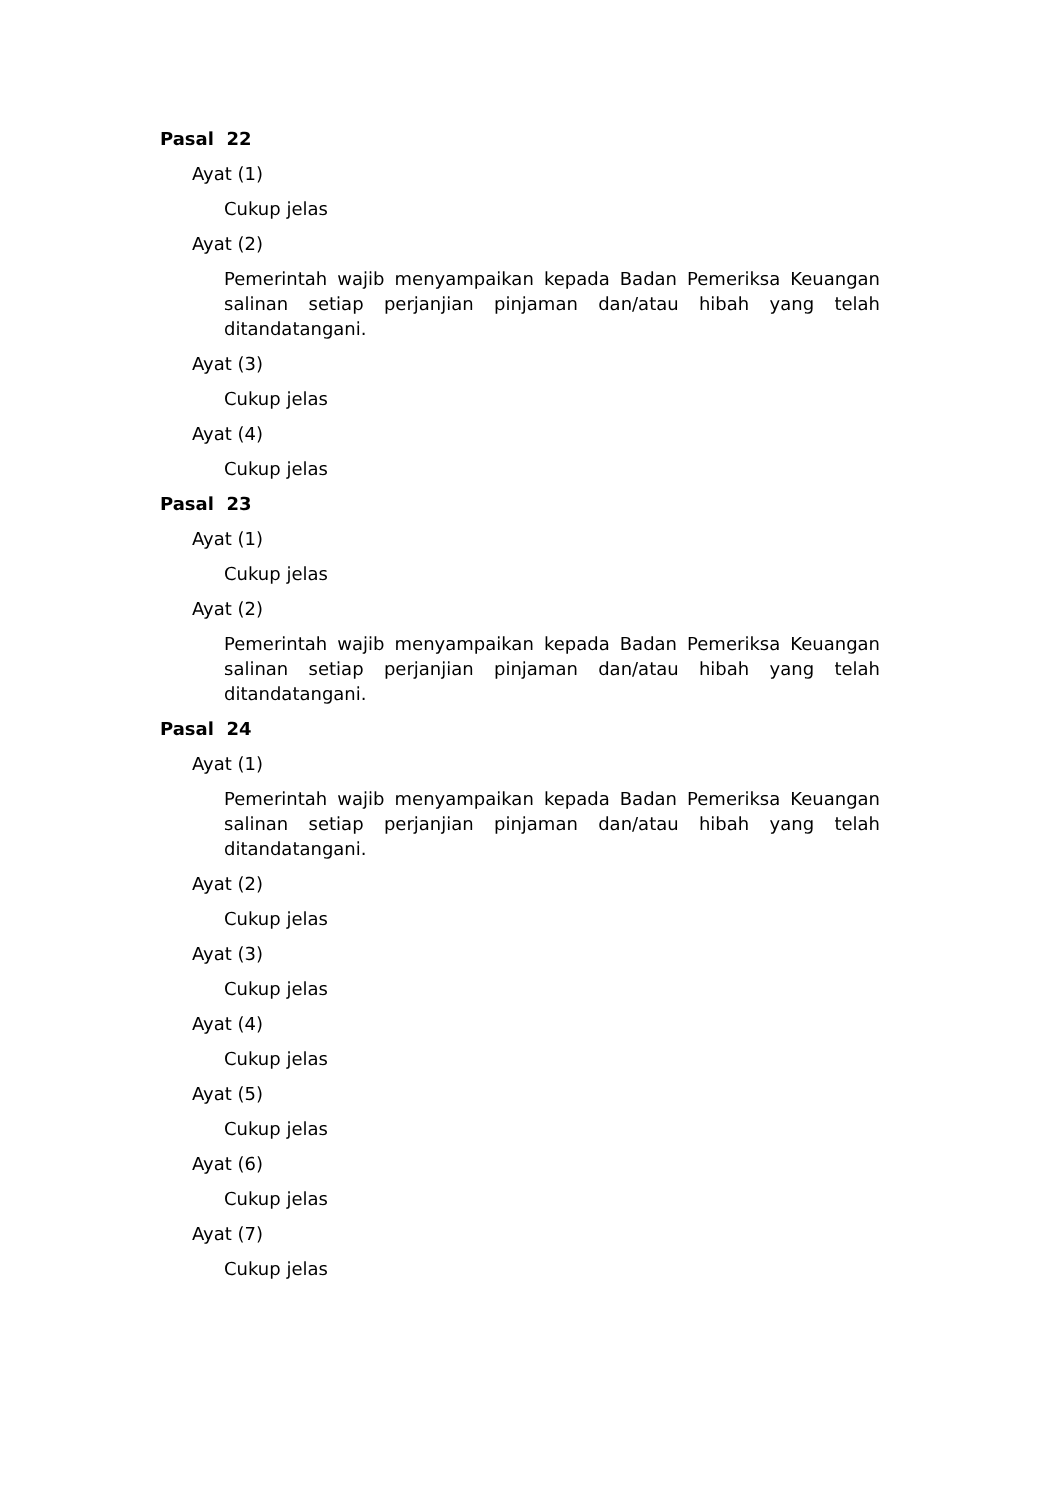Pasal 22
Ayat (1)
Cukup jelas
Ayat (2)
Pemerintah wajib menyampaikan kepada Badan Pemeriksa Keuangan salinan setiap perjanjian pinjaman dan/atau hibah yang telah ditandatangani.
Ayat (3)
Cukup jelas
Ayat (4)
Cukup jelas
Pasal 23
Ayat (1)
Cukup jelas
Ayat (2)
Pemerintah wajib menyampaikan kepada Badan Pemeriksa Keuangan salinan setiap perjanjian pinjaman dan/atau hibah yang telah ditandatangani.
Pasal 24
Ayat (1)
Pemerintah wajib menyampaikan kepada Badan Pemeriksa Keuangan salinan setiap perjanjian pinjaman dan/atau hibah yang telah ditandatangani.
Ayat (2)
Cukup jelas
Ayat (3)
Cukup jelas
Ayat (4)
Cukup jelas
Ayat (5)
Cukup jelas
Ayat (6)
Cukup jelas
Ayat (7)
Cukup jelas